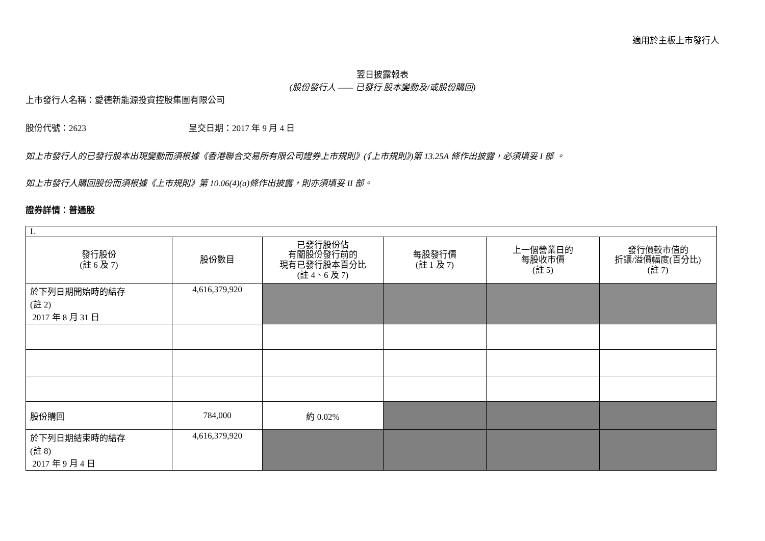適用於主板上市發行人
翌日披露報表
(股份發行人 —— 已發行 股本變動及/或股份購回)
上市發行人名稱：愛德新能源投資控股集團有限公司
股份代號：2623 呈交日期：2017 年 9 月 4 日
如上市發行人的已發行股本出現變動而須根據《香港聯合交易所有限公司證券上市規則》(《上市規則》)第 13.25A 條作出披露，必須填妥 I 部 。
如上市發行人購回股份而須根據《上市規則》第 10.06(4)(a)條作出披露，則亦須填妥 II 部。
證券詳情：普通股
| I. | | | | | |
| 發行股份 (註 6 及 7) | 股份數目 | 已發行股份佔 有關股份發行前的 現有已發行股本百分比 (註 4、6 及 7) | 每股發行價 (註 1 及 7) | 上一個營業日的 每股收市價 (註 5) | 發行價較市值的 折讓/溢價幅度(百分比) (註 7) |
| 於下列日期開始時的結存 (註 2) 2017 年 8 月 31 日 | 4,616,379,920 | | | | |
| 股份購回 | 784,000 | 約 0.02% | | | |
| 於下列日期結束時的結存 (註 8) 2017 年 9 月 4 日 | 4,616,379,920 | | | | |